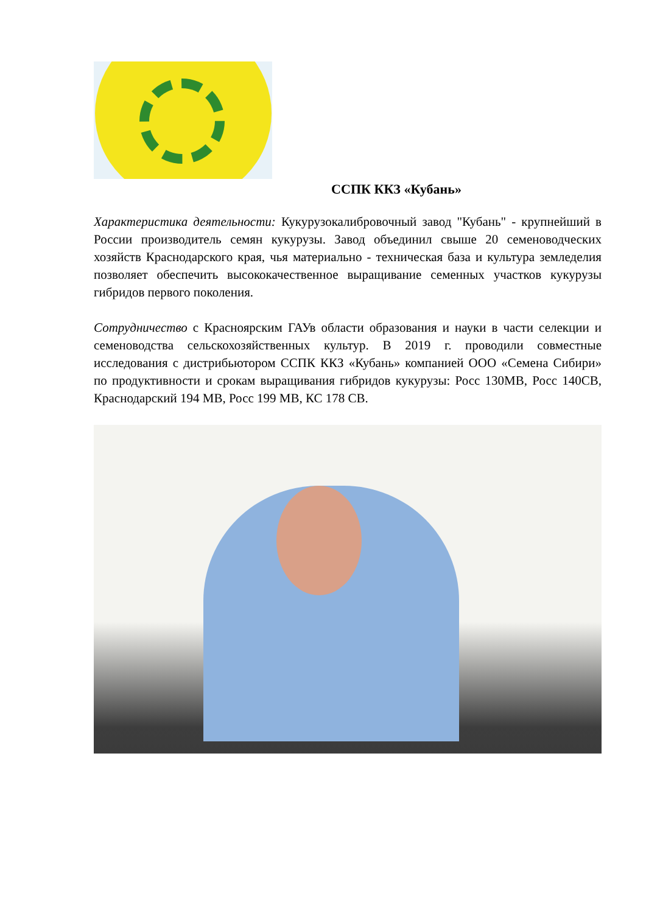ССПК ККЗ «Кубань»
Характеристика деятельности: Кукурузокалибровочный завод "Кубань" - крупнейший в России производитель семян кукурузы. Завод объединил свыше 20 семеноводческих хозяйств Краснодарского края, чья материально - техническая база и культура земледелия позволяет обеспечить высококачественное выращивание семенных участков кукурузы гибридов первого поколения.
Сотрудничество с Красноярским ГАУв области образования и науки в части селекции и семеноводства сельскохозяйственных культур. В 2019 г. проводили совместные исследования с дистрибьютором ССПК ККЗ «Кубань» компанией ООО «Семена Сибири» по продуктивности и срокам выращивания гибридов кукурузы: Росс 130МВ, Росс 140СВ, Краснодарский 194 МВ, Росс 199 МВ, КС 178 СВ.